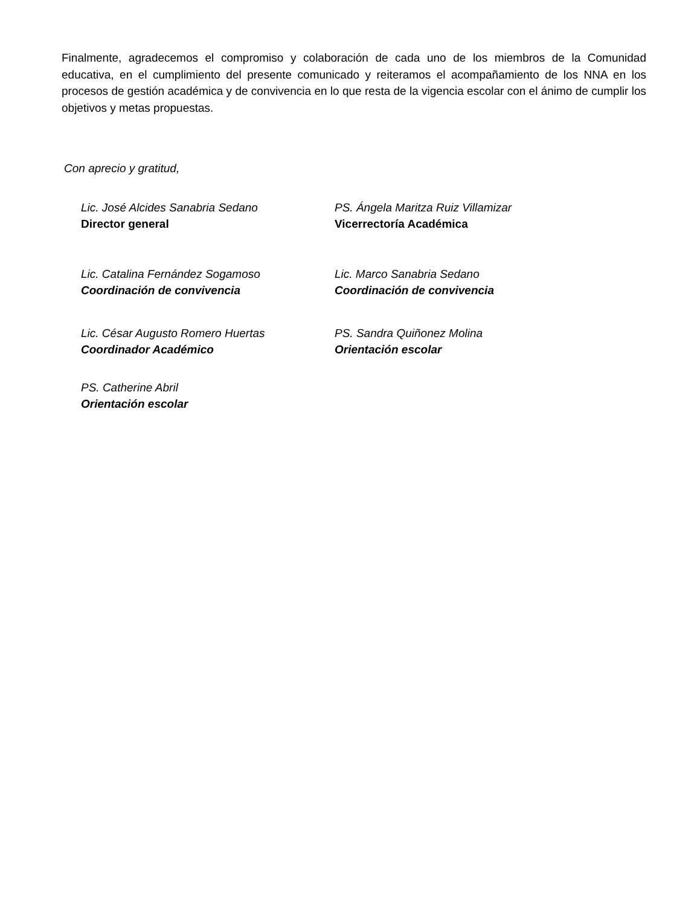Finalmente, agradecemos el compromiso y colaboración de cada uno de los miembros de la Comunidad educativa, en el cumplimiento del presente comunicado y reiteramos el acompañamiento de los NNA en los procesos de gestión académica y de convivencia en lo que resta de la vigencia escolar con el ánimo de cumplir los objetivos y metas propuestas.
Con aprecio y gratitud,
Lic. José Alcides Sanabria Sedano
Director general
PS. Ángela Maritza Ruiz Villamizar
Vicerrectoría Académica
Lic. Catalina Fernández Sogamoso
Coordinación de convivencia
Lic. Marco Sanabria Sedano
Coordinación de convivencia
Lic. César Augusto Romero Huertas
Coordinador Académico
PS. Sandra Quiñonez Molina
Orientación escolar
PS. Catherine Abril
Orientación escolar